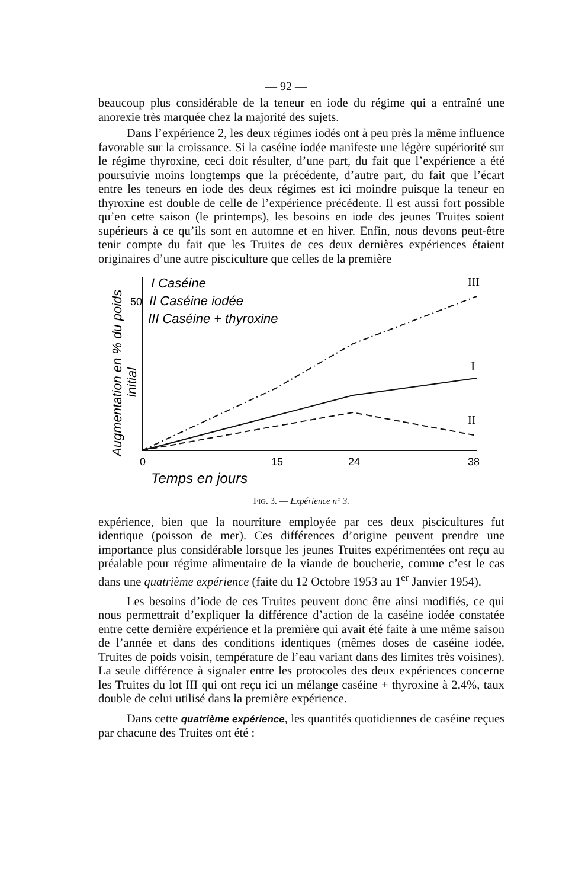— 92 —
beaucoup plus considérable de la teneur en iode du régime qui a entraîné une anorexie très marquée chez la majorité des sujets.
Dans l’expérience 2, les deux régimes iodés ont à peu près la même influence favorable sur la croissance. Si la caséine iodée manifeste une légère supériorité sur le régime thyroxine, ceci doit résulter, d’une part, du fait que l’expérience a été poursuivie moins longtemps que la précédente, d’autre part, du fait que l’écart entre les teneurs en iode des deux régimes est ici moindre puisque la teneur en thyroxine est double de celle de l’expérience précédente. Il est aussi fort possible qu’en cette saison (le printemps), les besoins en iode des jeunes Truites soient supérieurs à ce qu’ils sont en automne et en hiver. Enfin, nous devons peut-être tenir compte du fait que les Truites de ces deux dernières expériences étaient originaires d’une autre pisciculture que celles de la première
Augmentation en % du poids
initial
50
I Caséine
II Caséine iodée
III Caséine + thyroxine
III
I
II
0
15
24
38
Temps en jours
FIG. 3. — Expérience n° 3.
expérience, bien que la nourriture employée par ces deux piscicultures fut identique (poisson de mer). Ces différences d’origine peuvent prendre une importance plus considérable lorsque les jeunes Truites expérimentées ont reçu au préalable pour régime alimentaire de la viande de boucherie, comme c’est le cas dans une quatrième expérience (faite du 12 Octobre 1953 au 1<sup>er</sup> Janvier 1954).
Les besoins d’iode de ces Truites peuvent donc être ainsi modifiés, ce qui nous permettrait d’expliquer la différence d’action de la caséine iodée constatée entre cette dernière expérience et la première qui avait été faite à une même saison de l’année et dans des conditions identiques (mêmes doses de caséine iodée, Truites de poids voisin, température de l’eau variant dans des limites très voisines). La seule différence à signaler entre les protocoles des deux expériences concerne les Truites du lot III qui ont reçu ici un mélange caséine + thyroxine à 2,4%, taux double de celui utilisé dans la première expérience.
Dans cette quatrième expérience, les quantités quotidiennes de caséine reçues par chacune des Truites ont été :